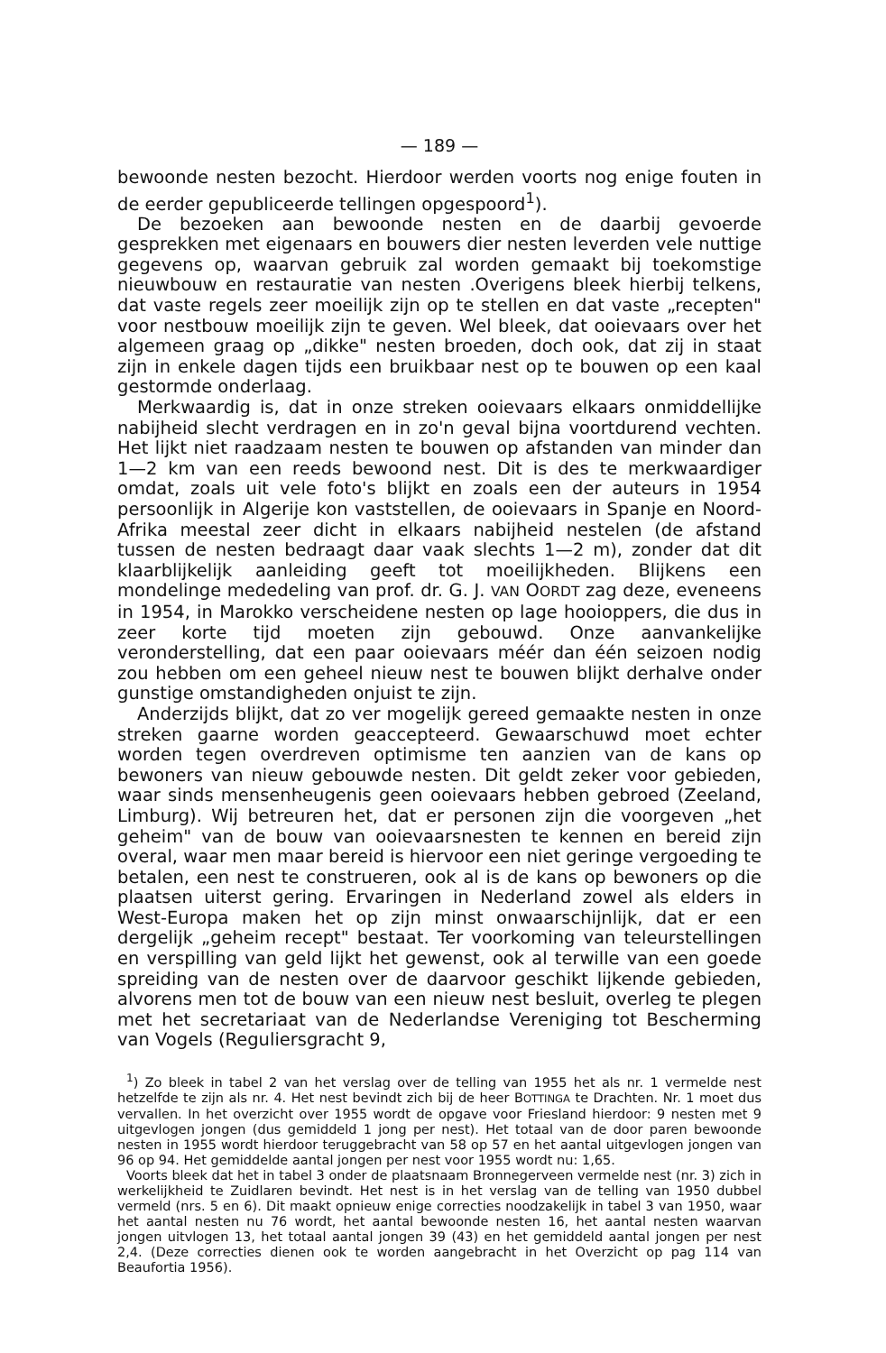— 189 —
bewoonde nesten bezocht. Hierdoor werden voorts nog enige fouten in de eerder gepubliceerde tellingen opgespoord<sup>1</sup>).
De bezoeken aan bewoonde nesten en de daarbij gevoerde gesprekken met eigenaars en bouwers dier nesten leverden vele nuttige gegevens op, waarvan gebruik zal worden gemaakt bij toekomstige nieuwbouw en restauratie van nesten .Overigens bleek hierbij telkens, dat vaste regels zeer moeilijk zijn op te stellen en dat vaste „recepten" voor nestbouw moeilijk zijn te geven. Wel bleek, dat ooievaars over het algemeen graag op „dikke" nesten broeden, doch ook, dat zij in staat zijn in enkele dagen tijds een bruikbaar nest op te bouwen op een kaal gestormde onderlaag.
Merkwaardig is, dat in onze streken ooievaars elkaars onmiddellijke nabijheid slecht verdragen en in zo'n geval bijna voortdurend vechten. Het lijkt niet raadzaam nesten te bouwen op afstanden van minder dan 1—2 km van een reeds bewoond nest. Dit is des te merkwaardiger omdat, zoals uit vele foto's blijkt en zoals een der auteurs in 1954 persoonlijk in Algerije kon vaststellen, de ooievaars in Spanje en Noord-Afrika meestal zeer dicht in elkaars nabijheid nestelen (de afstand tussen de nesten bedraagt daar vaak slechts 1—2 m), zonder dat dit klaarblijkelijk aanleiding geeft tot moeilijkheden. Blijkens een mondelinge mededeling van prof. dr. G. J. VAN OORDT zag deze, eveneens in 1954, in Marokko verscheidene nesten op lage hooioppers, die dus in zeer korte tijd moeten zijn gebouwd. Onze aanvankelijke veronderstelling, dat een paar ooievaars méér dan één seizoen nodig zou hebben om een geheel nieuw nest te bouwen blijkt derhalve onder gunstige omstandigheden onjuist te zijn.
Anderzijds blijkt, dat zo ver mogelijk gereed gemaakte nesten in onze streken gaarne worden geaccepteerd. Gewaarschuwd moet echter worden tegen overdreven optimisme ten aanzien van de kans op bewoners van nieuw gebouwde nesten. Dit geldt zeker voor gebieden, waar sinds mensenheugenis geen ooievaars hebben gebroed (Zeeland, Limburg). Wij betreuren het, dat er personen zijn die voorgeven „het geheim" van de bouw van ooievaarsnesten te kennen en bereid zijn overal, waar men maar bereid is hiervoor een niet geringe vergoeding te betalen, een nest te construeren, ook al is de kans op bewoners op die plaatsen uiterst gering. Ervaringen in Nederland zowel als elders in West-Europa maken het op zijn minst onwaarschijnlijk, dat er een dergelijk „geheim recept" bestaat. Ter voorkoming van teleurstellingen en verspilling van geld lijkt het gewenst, ook al terwille van een goede spreiding van de nesten over de daarvoor geschikt lijkende gebieden, alvorens men tot de bouw van een nieuw nest besluit, overleg te plegen met het secretariaat van de Nederlandse Vereniging tot Bescherming van Vogels (Reguliersgracht 9,
<sup>1</sup>) Zo bleek in tabel 2 van het verslag over de telling van 1955 het als nr. 1 vermelde nest hetzelfde te zijn als nr. 4. Het nest bevindt zich bij de heer BOTTINGA te Drachten. Nr. 1 moet dus vervallen. In het overzicht over 1955 wordt de opgave voor Friesland hierdoor: 9 nesten met 9 uitgevlogen jongen (dus gemiddeld 1 jong per nest). Het totaal van de door paren bewoonde nesten in 1955 wordt hierdoor teruggebracht van 58 op 57 en het aantal uitgevlogen jongen van 96 op 94. Het gemiddelde aantal jongen per nest voor 1955 wordt nu: 1,65.
Voorts bleek dat het in tabel 3 onder de plaatsnaam Bronnegerveen vermelde nest (nr. 3) zich in werkelijkheid te Zuidlaren bevindt. Het nest is in het verslag van de telling van 1950 dubbel vermeld (nrs. 5 en 6). Dit maakt opnieuw enige correcties noodzakelijk in tabel 3 van 1950, waar het aantal nesten nu 76 wordt, het aantal bewoonde nesten 16, het aantal nesten waarvan jongen uitvlogen 13, het totaal aantal jongen 39 (43) en het gemiddeld aantal jongen per nest 2,4. (Deze correcties dienen ook te worden aangebracht in het Overzicht op pag 114 van Beaufortia 1956).